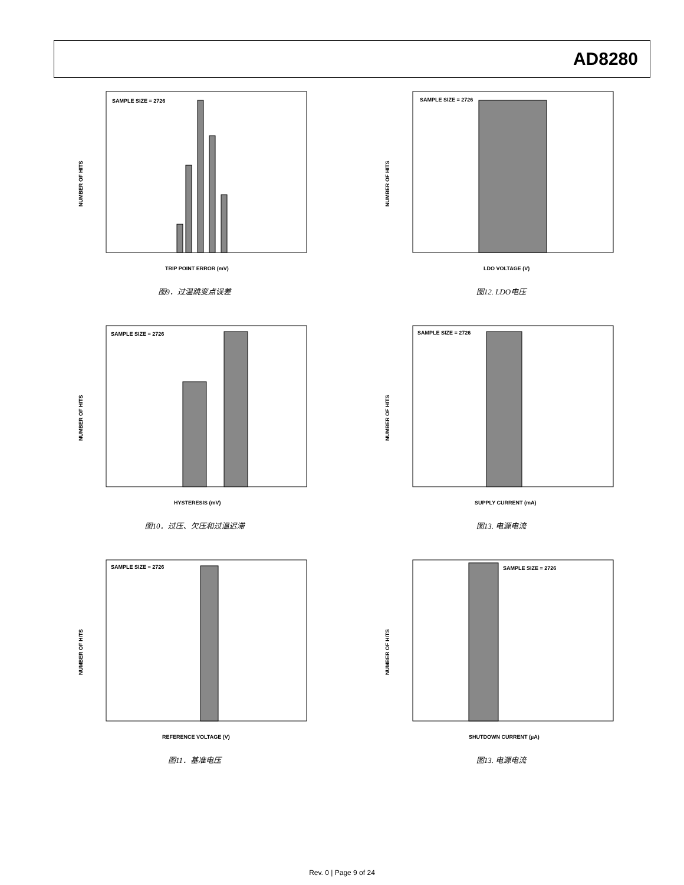AD8280
SAMPLE SIZE = 2726
NUMBER OF HITS
TRIP POINT ERROR (mV)
图9．过温跳变点误差
SAMPLE SIZE = 2726
NUMBER OF HITS
LDO VOLTAGE (V)
图12. LDO电压
SAMPLE SIZE = 2726
NUMBER OF HITS
HYSTERESIS (mV)
图10．过压、欠压和过温迟滞
SAMPLE SIZE = 2726
NUMBER OF HITS
SUPPLY CURRENT (mA)
图13. 电源电流
SAMPLE SIZE = 2726
NUMBER OF HITS
REFERENCE VOLTAGE (V)
图11．基准电压
SAMPLE SIZE = 2726
NUMBER OF HITS
SHUTDOWN CURRENT (µA)
图13. 电源电流
Rev. 0 | Page 9 of 24